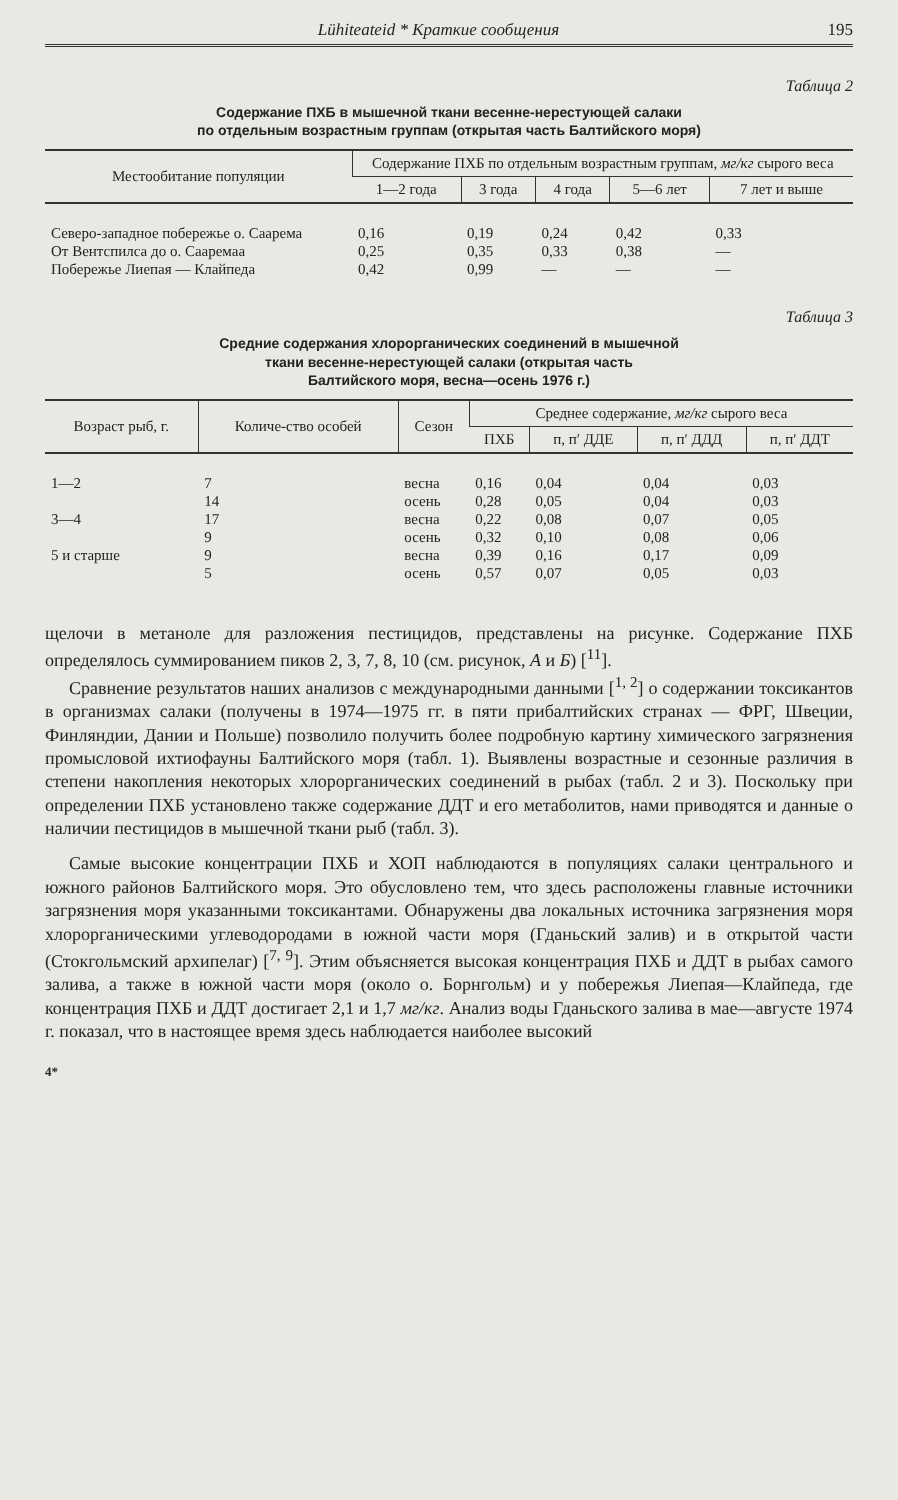Lühiteateid * Краткие сообщения 195
Таблица 2
Содержание ПХБ в мышечной ткани весенне-нерестующей салаки
по отдельным возрастным группам (открытая часть Балтийского моря)
| Местообитание популяции | Содержание ПХБ по отдельным возрастным группам, мг/кг сырого веса | | | | |
| --- | --- | --- | --- | --- | --- |
| | 1—2 года | 3 года | 4 года | 5—6 лет | 7 лет и выше |
| Северо-западное побережье о. Саарема | 0,16 | 0,19 | 0,24 | 0,42 | 0,33 |
| От Вентспилса до о. Сааремаа | 0,25 | 0,35 | 0,33 | 0,38 | — |
| Побережье Лиепая — Клайпеда | 0,42 | 0,99 | — | — | — |
Таблица 3
Средние содержания хлорорганических соединений в мышечной
ткани весенне-нерестующей салаки (открытая часть
Балтийского моря, весна—осень 1976 г.)
| Возраст рыб, г. | Количе-ство особей | Сезон | Среднее содержание, мг/кг сырого веса | | | |
| --- | --- | --- | --- | --- | --- | --- |
| | | | ПХБ | п, п′ ДДЕ | п, п′ ДДД | п, п′ ДДТ |
| 1—2 | 7 | весна | 0,16 | 0,04 | 0,04 | 0,03 |
| | 14 | осень | 0,28 | 0,05 | 0,04 | 0,03 |
| 3—4 | 17 | весна | 0,22 | 0,08 | 0,07 | 0,05 |
| | 9 | осень | 0,32 | 0,10 | 0,08 | 0,06 |
| 5 и старше | 9 | весна | 0,39 | 0,16 | 0,17 | 0,09 |
| | 5 | осень | 0,57 | 0,07 | 0,05 | 0,03 |
щелочи в метаноле для разложения пестицидов, представлены на рисунке. Содержание ПХБ определялось суммированием пиков 2, 3, 7, 8, 10 (см. рисунок, А и Б) [<sup>11</sup>].
Сравнение результатов наших анализов с международными данными [<sup>1, 2</sup>] о содержании токсикантов в организмах салаки (получены в 1974—1975 гг. в пяти прибалтийских странах — ФРГ, Швеции, Финляндии, Дании и Польше) позволило получить более подробную картину химического загрязнения промысловой ихтиофауны Балтийского моря (табл. 1). Выявлены возрастные и сезонные различия в степени накопления некоторых хлорорганических соединений в рыбах (табл. 2 и 3). Поскольку при определении ПХБ установлено также содержание ДДТ и его метаболитов, нами приводятся и данные о наличии пестицидов в мышечной ткани рыб (табл. 3).
Самые высокие концентрации ПХБ и ХОП наблюдаются в популяциях салаки центрального и южного районов Балтийского моря. Это обусловлено тем, что здесь расположены главные источники загрязнения моря указанными токсикантами. Обнаружены два локальных источника загрязнения моря хлорорганическими углеводородами в южной части моря (Гданьский залив) и в открытой части (Стокгольмский архипелаг) [<sup>7, 9</sup>]. Этим объясняется высокая концентрация ПХБ и ДДТ в рыбах самого залива, а также в южной части моря (около о. Борнгольм) и у побережья Лиепая—Клайпеда, где концентрация ПХБ и ДДТ достигает 2,1 и 1,7 мг/кг. Анализ воды Гданьского залива в мае—августе 1974 г. показал, что в настоящее время здесь наблюдается наиболее высокий
4*